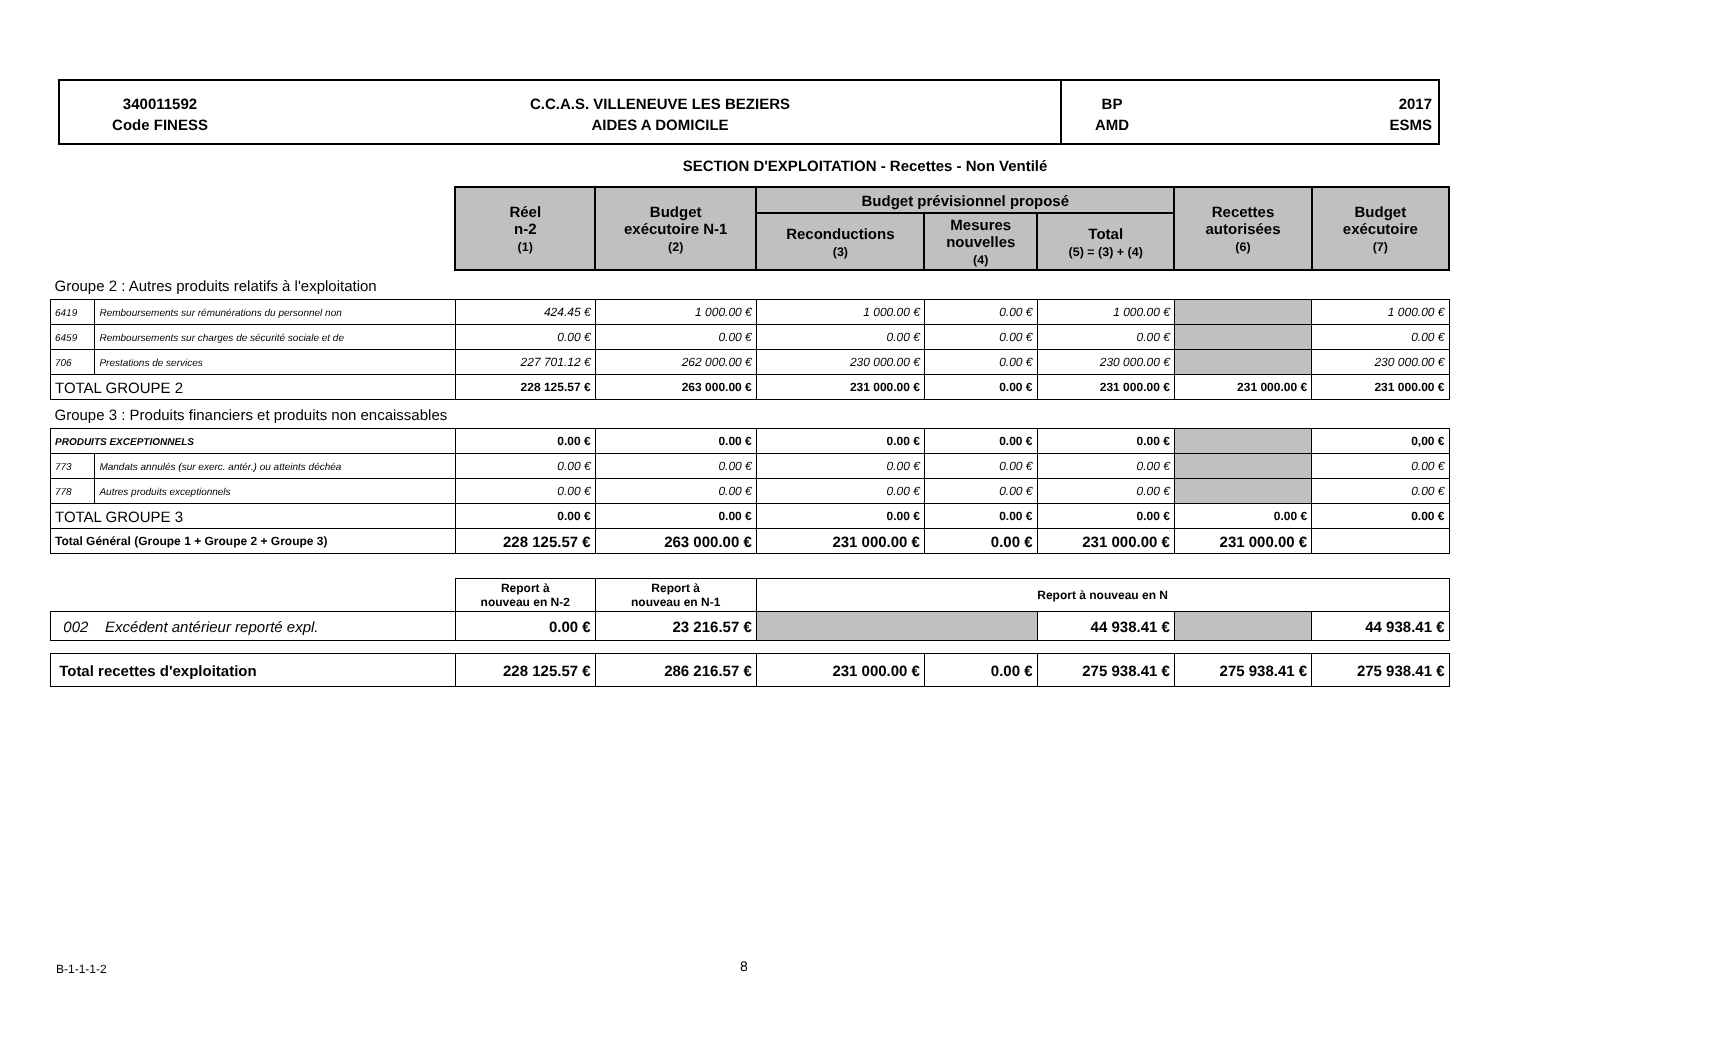340011592
Code FINESS
C.C.A.S. VILLENEUVE LES BEZIERS
AIDES A DOMICILE
BP
AMD
2017
ESMS
SECTION D'EXPLOITATION - Recettes - Non Ventilé
| | | Réel n-2 (1) | Budget exécutoire N-1 (2) | Budget prévisionnel proposé | | | Recettes autorisées (6) | Budget exécutoire (7) |
| | | | | Reconductions (3) | Mesures nouvelles (4) | Total (5) = (3) + (4) | | |
| Groupe 2 : Autres produits relatifs à l'exploitation | | | | | | | | |
| 6419 | Remboursements sur rémunérations du personnel non | 424.45 € | 1 000.00 € | 1 000.00 € | 0.00 € | 1 000.00 € | | 1 000.00 € |
| 6459 | Remboursements sur charges de sécurité sociale et de | 0.00 € | 0.00 € | 0.00 € | 0.00 € | 0.00 € | | 0.00 € |
| 706 | Prestations de services | 227 701.12 € | 262 000.00 € | 230 000.00 € | 0.00 € | 230 000.00 € | | 230 000.00 € |
| TOTAL GROUPE 2 | | 228 125.57 € | 263 000.00 € | 231 000.00 € | 0.00 € | 231 000.00 € | 231 000.00 € | 231 000.00 € |
| Groupe 3 : Produits financiers et produits non encaissables | | | | | | | | |
| PRODUITS EXCEPTIONNELS | | 0.00 € | 0.00 € | 0.00 € | 0.00 € | 0.00 € | | 0,00 € |
| 773 | Mandats annulés (sur exerc. antér.) ou atteints déchéa | 0.00 € | 0.00 € | 0.00 € | 0.00 € | 0.00 € | | 0.00 € |
| 778 | Autres produits exceptionnels | 0.00 € | 0.00 € | 0.00 € | 0.00 € | 0.00 € | | 0.00 € |
| TOTAL GROUPE 3 | | 0.00 € | 0.00 € | 0.00 € | 0.00 € | 0.00 € | 0.00 € | 0.00 € |
| Total Général (Groupe 1 + Groupe 2 + Groupe 3) | | 228 125.57 € | 263 000.00 € | 231 000.00 € | 0.00 € | 231 000.00 € | 231 000.00 € | |
| | | Report à nouveau en N-2 | Report à nouveau en N-1 | Report à nouveau en N | | | | |
| 002 Excédent antérieur reporté expl. | | 0.00 € | 23 216.57 € | | | 44 938.41 € | | 44 938.41 € |
| Total recettes d'exploitation | | 228 125.57 € | 286 216.57 € | 231 000.00 € | 0.00 € | 275 938.41 € | 275 938.41 € | 275 938.41 € |
B-1-1-1-2 8